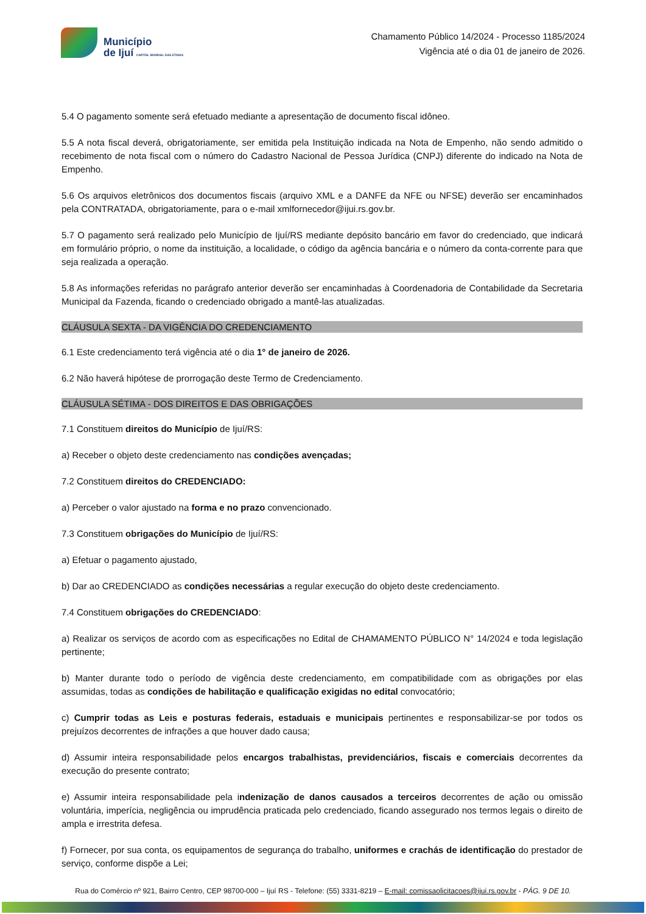Município
de Ijuí CAPITAL MUNDIAL DAS ETNIAS
Chamamento Público 14/2024 - Processo 1185/2024
Vigência até o dia 01 de janeiro de 2026.
5.4 O pagamento somente será efetuado mediante a apresentação de documento fiscal idôneo.
5.5 A nota fiscal deverá, obrigatoriamente, ser emitida pela Instituição indicada na Nota de Empenho, não sendo admitido o recebimento de nota fiscal com o número do Cadastro Nacional de Pessoa Jurídica (CNPJ) diferente do indicado na Nota de Empenho.
5.6 Os arquivos eletrônicos dos documentos fiscais (arquivo XML e a DANFE da NFE ou NFSE) deverão ser encaminhados pela CONTRATADA, obrigatoriamente, para o e-mail xmlfornecedor@ijui.rs.gov.br.
5.7 O pagamento será realizado pelo Município de Ijuí/RS mediante depósito bancário em favor do credenciado, que indicará em formulário próprio, o nome da instituição, a localidade, o código da agência bancária e o número da conta-corrente para que seja realizada a operação.
5.8 As informações referidas no parágrafo anterior deverão ser encaminhadas à Coordenadoria de Contabilidade da Secretaria Municipal da Fazenda, ficando o credenciado obrigado a mantê-las atualizadas.
CLÁUSULA SEXTA - DA VIGÊNCIA DO CREDENCIAMENTO
6.1 Este credenciamento terá vigência até o dia 1° de janeiro de 2026.
6.2 Não haverá hipótese de prorrogação deste Termo de Credenciamento.
CLÁUSULA SÉTIMA - DOS DIREITOS E DAS OBRIGAÇÕES
7.1 Constituem direitos do Município de Ijuí/RS:
a) Receber o objeto deste credenciamento nas condições avençadas;
7.2 Constituem direitos do CREDENCIADO:
a) Perceber o valor ajustado na forma e no prazo convencionado.
7.3 Constituem obrigações do Município de Ijuí/RS:
a) Efetuar o pagamento ajustado,
b) Dar ao CREDENCIADO as condições necessárias a regular execução do objeto deste credenciamento.
7.4 Constituem obrigações do CREDENCIADO:
a) Realizar os serviços de acordo com as especificações no Edital de CHAMAMENTO PÚBLICO N° 14/2024 e toda legislação pertinente;
b) Manter durante todo o período de vigência deste credenciamento, em compatibilidade com as obrigações por elas assumidas, todas as condições de habilitação e qualificação exigidas no edital convocatório;
c) Cumprir todas as Leis e posturas federais, estaduais e municipais pertinentes e responsabilizar-se por todos os prejuízos decorrentes de infrações a que houver dado causa;
d) Assumir inteira responsabilidade pelos encargos trabalhistas, previdenciários, fiscais e comerciais decorrentes da execução do presente contrato;
e) Assumir inteira responsabilidade pela indenização de danos causados a terceiros decorrentes de ação ou omissão voluntária, imperícia, negligência ou imprudência praticada pelo credenciado, ficando assegurado nos termos legais o direito de ampla e irrestrita defesa.
f) Fornecer, por sua conta, os equipamentos de segurança do trabalho, uniformes e crachás de identificação do prestador de serviço, conforme dispõe a Lei;
Rua do Comércio nº 921, Bairro Centro, CEP 98700-000 – Ijuí RS - Telefone: (55) 3331-8219 – E-mail: comissaolicitacoes@ijui.rs.gov.br - PÁG. 9 DE 10.